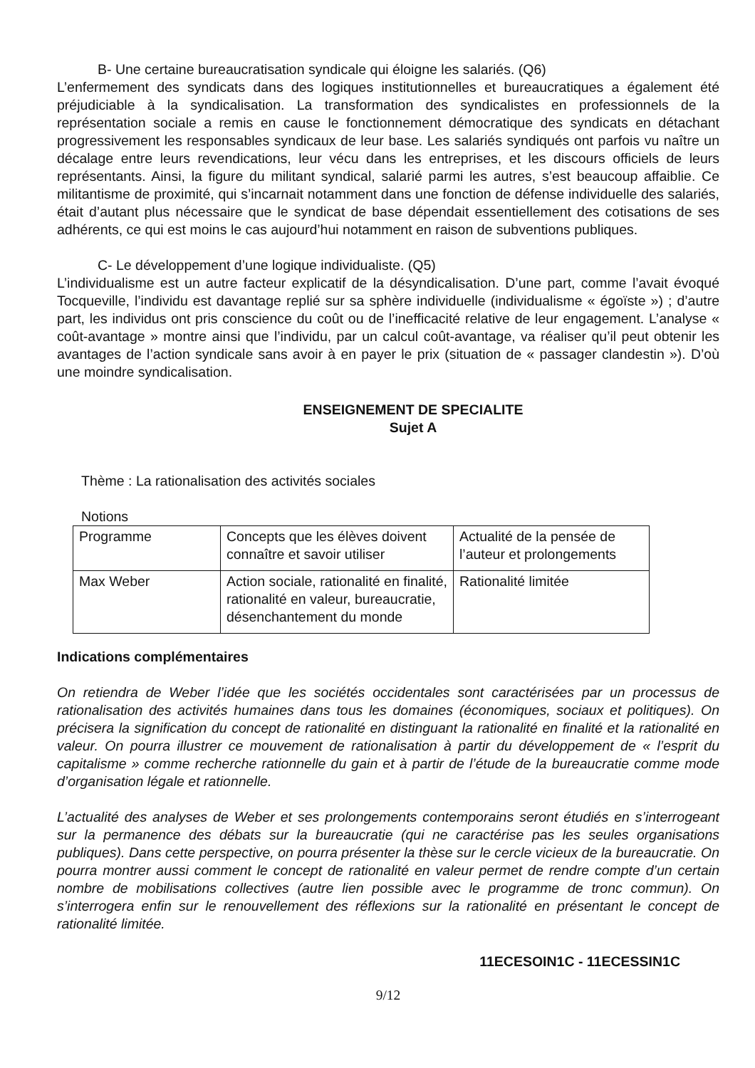B- Une certaine bureaucratisation syndicale qui éloigne les salariés. (Q6)
L’enfermement des syndicats dans des logiques institutionnelles et bureaucratiques a également été préjudiciable à la syndicalisation. La transformation des syndicalistes en professionnels de la représentation sociale a remis en cause le fonctionnement démocratique des syndicats en détachant progressivement les responsables syndicaux de leur base. Les salariés syndiqués ont parfois vu naître un décalage entre leurs revendications, leur vécu dans les entreprises, et les discours officiels de leurs représentants. Ainsi, la figure du militant syndical, salarié parmi les autres, s’est beaucoup affaiblie. Ce militantisme de proximité, qui s’incarnait notamment dans une fonction de défense individuelle des salariés, était d’autant plus nécessaire que le syndicat de base dépendait essentiellement des cotisations de ses adhérents, ce qui est moins le cas aujourd’hui notamment en raison de subventions publiques.
C- Le développement d’une logique individualiste. (Q5)
L’individualisme est un autre facteur explicatif de la désyndicalisation. D’une part, comme l’avait évoqué Tocqueville, l’individu est davantage replié sur sa sphère individuelle (individualisme « égoïste ») ; d’autre part, les individus ont pris conscience du coût ou de l’inefficacité relative de leur engagement. L’analyse « coût-avantage » montre ainsi que l’individu, par un calcul coût-avantage, va réaliser qu’il peut obtenir les avantages de l’action syndicale sans avoir à en payer le prix (situation de « passager clandestin »). D’où une moindre syndicalisation.
ENSEIGNEMENT DE SPECIALITE
Sujet A
Thème : La rationalisation des activités sociales
Notions
| Programme | Concepts que les élèves doivent connaître et savoir utiliser | Actualité de la pensée de l’auteur et prolongements |
| Max Weber | Action sociale, rationalité en finalité, rationalité en valeur, bureaucratie, désenchantement du monde | Rationalité limitée |
Indications complémentaires
On retiendra de Weber l’idée que les sociétés occidentales sont caractérisées par un processus de rationalisation des activités humaines dans tous les domaines (économiques, sociaux et politiques). On précisera la signification du concept de rationalité en distinguant la rationalité en finalité et la rationalité en valeur. On pourra illustrer ce mouvement de rationalisation à partir du développement de « l’esprit du capitalisme » comme recherche rationnelle du gain et à partir de l’étude de la bureaucratie comme mode d’organisation légale et rationnelle.
L’actualité des analyses de Weber et ses prolongements contemporains seront étudiés en s’interrogeant sur la permanence des débats sur la bureaucratie (qui ne caractérise pas les seules organisations publiques). Dans cette perspective, on pourra présenter la thèse sur le cercle vicieux de la bureaucratie. On pourra montrer aussi comment le concept de rationalité en valeur permet de rendre compte d’un certain nombre de mobilisations collectives (autre lien possible avec le programme de tronc commun). On s’interrogera enfin sur le renouvellement des réflexions sur la rationalité en présentant le concept de rationalité limitée.
11ECESOIN1C - 11ECESSIN1C
9/12